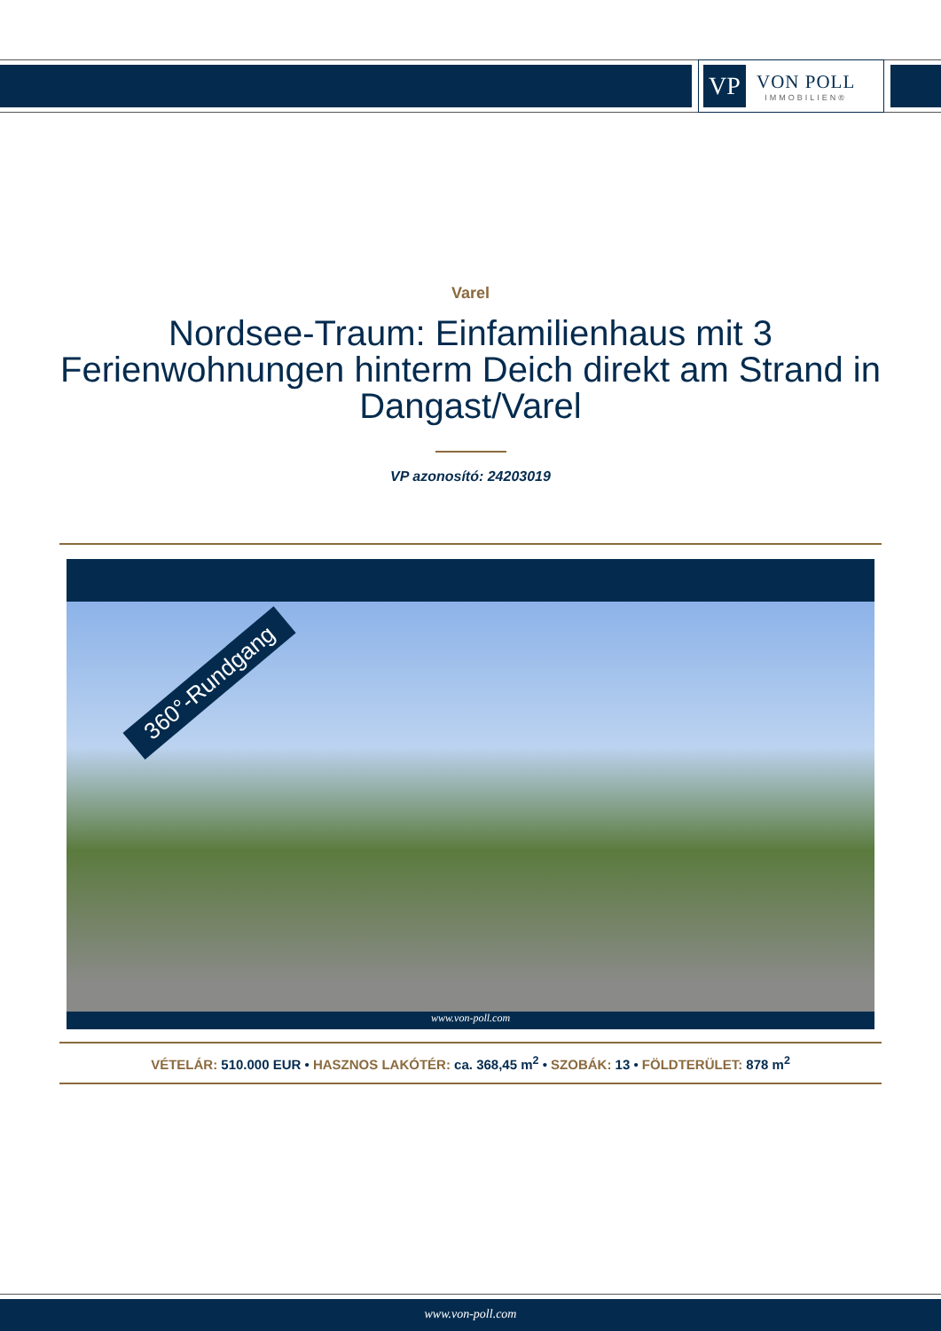VP
VON POLL
IMMOBILIEN®
Varel
Nordsee-Traum: Einfamilienhaus mit 3 Ferienwohnungen hinterm Deich direkt am Strand in Dangast/Varel
VP azonosító: 24203019
360°-Rundgang
www.von-poll.com
VÉTELÁR: 510.000 EUR • HASZNOS LAKÓTÉR: ca. 368,45 m<sup>2</sup> • SZOBÁK: 13 • FÖLDTERÜLET: 878 m<sup>2</sup>
www.von-poll.com